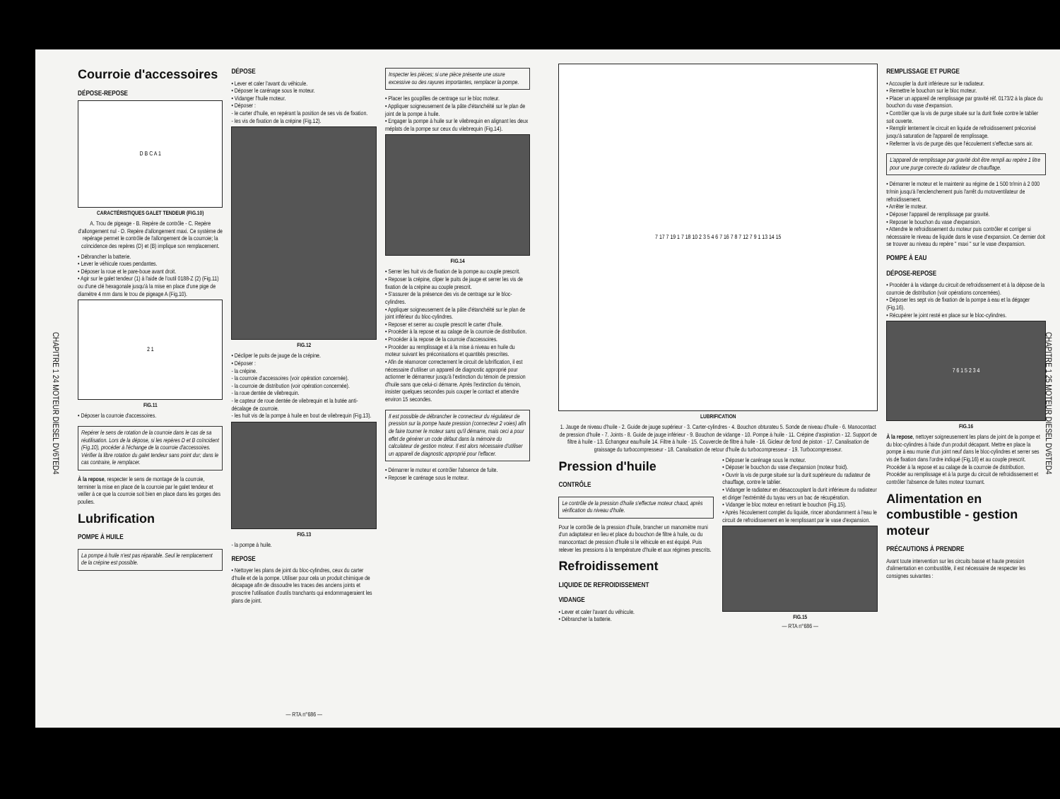CHAPITRE 1 24 MOTEUR DIESEL DV6TED4
Courroie d'accessoires
DÉPOSE-REPOSE
D B C A 1
CARACTÉRISTIQUES GALET TENDEUR (FIG.10)
A. Trou de pigeage - B. Repère de contrôle - C. Repère d'allongement nul - D. Repère d'allongement maxi. Ce système de repérage permet le contrôle de l'allongement de la courroie; la coïncidence des repères (D) et (B) implique son remplacement.
• Débrancher la batterie.
• Lever le véhicule roues pendantes.
• Déposer la roue et le pare-boue avant droit.
• Agir sur le galet tendeur (1) à l'aide de l'outil 0188-Z (2) (Fig.11) ou d'une clé hexagonale jusqu'à la mise en place d'une pige de diamètre 4 mm dans le trou de pigeage A (Fig.10).
2 1
FIG.11
• Déposer la courroie d'accessoires.
Repérer le sens de rotation de la courroie dans le cas de sa réutilisation. Lors de la dépose, si les repères D et B coïncident (Fig.10), procéder à l'échange de la courroie d'accessoires. Vérifier la libre rotation du galet tendeur sans point dur; dans le cas contraire, le remplacer.
À la repose, respecter le sens de montage de la courroie, terminer la mise en place de la courroie par le galet tendeur et veiller à ce que la courroie soit bien en place dans les gorges des poulies.
Lubrification
POMPE À HUILE
La pompe à huile n'est pas réparable. Seul le remplacement de la crépine est possible.
DÉPOSE
• Lever et caler l'avant du véhicule.
• Déposer le carénage sous le moteur.
• Vidanger l'huile moteur.
• Déposer :
- le carter d'huile, en repérant la position de ses vis de fixation.
- les vis de fixation de la crépine (Fig.12).
FIG.12
• Décliper le puits de jauge de la crépine.
• Déposer :
- la crépine.
- la courroie d'accessoires (voir opération concernée).
- la courroie de distribution (voir opération concernée).
- la roue dentée de vilebrequin.
- le capteur de roue dentée de vilebrequin et la butée anti-décalage de courroie.
- les huit vis de la pompe à huile en bout de vilebrequin (Fig.13).
FIG.13
- la pompe à huile.
REPOSE
• Nettoyer les plans de joint du bloc-cylindres, ceux du carter d'huile et de la pompe. Utiliser pour cela un produit chimique de décapage afin de dissoudre les traces des anciens joints et proscrire l'utilisation d'outils tranchants qui endommageraient les plans de joint.
— RTA n°686 —
Inspecter les pièces; si une pièce présente une usure excessive ou des rayures importantes, remplacer la pompe.
• Placer les goupilles de centrage sur le bloc moteur.
• Appliquer soigneusement de la pâte d'étanchéité sur le plan de joint de la pompe à huile.
• Engager la pompe à huile sur le vilebrequin en alignant les deux méplats de la pompe sur ceux du vilebrequin (Fig.14).
FIG.14
• Serrer les huit vis de fixation de la pompe au couple prescrit.
• Reposer la crépine, cliper le puits de jauge et serrer les vis de fixation de la crépine au couple prescrit.
• S'assurer de la présence des vis de centrage sur le bloc-cylindres.
• Appliquer soigneusement de la pâte d'étanchéité sur le plan de joint inférieur du bloc-cylindres.
• Reposer et serrer au couple prescrit le carter d'huile.
• Procéder à la repose et au calage de la courroie de distribution.
• Procéder à la repose de la courroie d'accessoires.
• Procéder au remplissage et à la mise à niveau en huile du moteur suivant les préconisations et quantités prescrites.
• Afin de réamorcer correctement le circuit de lubrification, il est nécessaire d'utiliser un appareil de diagnostic approprié pour actionner le démarreur jusqu'à l'extinction du témoin de pression d'huile sans que celui-ci démarre. Après l'extinction du témoin, insister quelques secondes puis couper le contact et attendre environ 15 secondes.
Il est possible de débrancher le connecteur du régulateur de pression sur la pompe haute pression (connecteur 2 voies) afin de faire tourner le moteur sans qu'il démarre, mais ceci a pour effet de générer un code défaut dans la mémoire du calculateur de gestion moteur. Il est alors nécessaire d'utiliser un appareil de diagnostic approprié pour l'effacer.
• Démarrer le moteur et contrôler l'absence de fuite.
• Reposer le carénage sous le moteur.
CHAPITRE 1 25 MOTEUR DIESEL DV6TED4
7 17 7 19 1 7 18 10 2 3 5 4 6 7 16 7 8 7 12 7 9 1 13 14 15
LUBRIFICATION
1. Jauge de niveau d'huile - 2. Guide de jauge supérieur - 3. Carter-cylindres - 4. Bouchon obturateu 5. Sonde de niveau d'huile - 6. Manocontact de pression d'huile - 7. Joints - 8. Guide de jauge inférieur - 9. Bouchon de vidange - 10. Pompe à huile - 11. Crépine d'aspiration - 12. Support de filtre à huile - 13. Échangeur eau/huile 14. Filtre à huile - 15. Couvercle de filtre à huile - 16. Gicleur de fond de piston - 17. Canalisation de graissage du turbocompresseur - 18. Canalisation de retour d'huile du turbocompresseur - 19. Turbocompresseur.
Pression d'huile
CONTRÔLE
Le contrôle de la pression d'huile s'effectue moteur chaud, après vérification du niveau d'huile.
Pour le contrôle de la pression d'huile, brancher un manomètre muni d'un adaptateur en lieu et place du bouchon de filtre à huile, ou du manocontact de pression d'huile si le véhicule en est équipé. Puis relever les pressions à la température d'huile et aux régimes prescrits.
Refroidissement
LIQUIDE DE REFROIDISSEMENT
VIDANGE
• Lever et caler l'avant du véhicule.
• Débrancher la batterie.
• Déposer le carénage sous le moteur.
• Déposer le bouchon du vase d'expansion (moteur froid).
• Ouvrir la vis de purge située sur la durit supérieure du radiateur de chauffage, contre le tablier.
• Vidanger le radiateur en désaccouplant la durit inférieure du radiateur et diriger l'extrémité du tuyau vers un bac de récupération.
• Vidanger le bloc moteur en retirant le bouchon (Fig.15).
• Après l'écoulement complet du liquide, rincer abondamment à l'eau le circuit de refroidissement en le remplissant par le vase d'expansion.
FIG.15
— RTA n°686 —
REMPLISSAGE ET PURGE
• Accoupler la durit inférieure sur le radiateur.
• Remettre le bouchon sur le bloc moteur.
• Placer un appareil de remplissage par gravité réf. 0173/2 à la place du bouchon du vase d'expansion.
• Contrôler que la vis de purge située sur la durit fixée contre le tablier soit ouverte.
• Remplir lentement le circuit en liquide de refroidissement préconisé jusqu'à saturation de l'appareil de remplissage.
• Refermer la vis de purge dès que l'écoulement s'effectue sans air.
L'appareil de remplissage par gravité doit être rempli au repère 1 litre pour une purge correcte du radiateur de chauffage.
• Démarrer le moteur et le maintenir au régime de 1 500 tr/min à 2 000 tr/min jusqu'à l'enclenchement puis l'arrêt du motoventilateur de refroidissement.
• Arrêter le moteur.
• Déposer l'appareil de remplissage par gravité.
• Reposer le bouchon du vase d'expansion.
• Attendre le refroidissement du moteur puis contrôler et corriger si nécessaire le niveau de liquide dans le vase d'expansion. Ce dernier doit se trouver au niveau du repère " maxi " sur le vase d'expansion.
POMPE À EAU
DÉPOSE-REPOSE
• Procéder à la vidange du circuit de refroidissement et à la dépose de la courroie de distribution (voir opérations concernées).
• Déposer les sept vis de fixation de la pompe à eau et la dégager (Fig.16).
• Récupérer le joint resté en place sur le bloc-cylindres.
7 6 1 5 2 3 4
FIG.16
À la repose, nettoyer soigneusement les plans de joint de la pompe et du bloc-cylindres à l'aide d'un produit décapant. Mettre en place la pompe à eau munie d'un joint neuf dans le bloc-cylindres et serrer ses vis de fixation dans l'ordre indiqué (Fig.16) et au couple prescrit. Procéder à la repose et au calage de la courroie de distribution. Procéder au remplissage et à la purge du circuit de refroidissement et contrôler l'absence de fuites moteur tournant.
Alimentation en combustible - gestion moteur
PRÉCAUTIONS À PRENDRE
Avant toute intervention sur les circuits basse et haute pression d'alimentation en combustible, il est nécessaire de respecter les consignes suivantes :